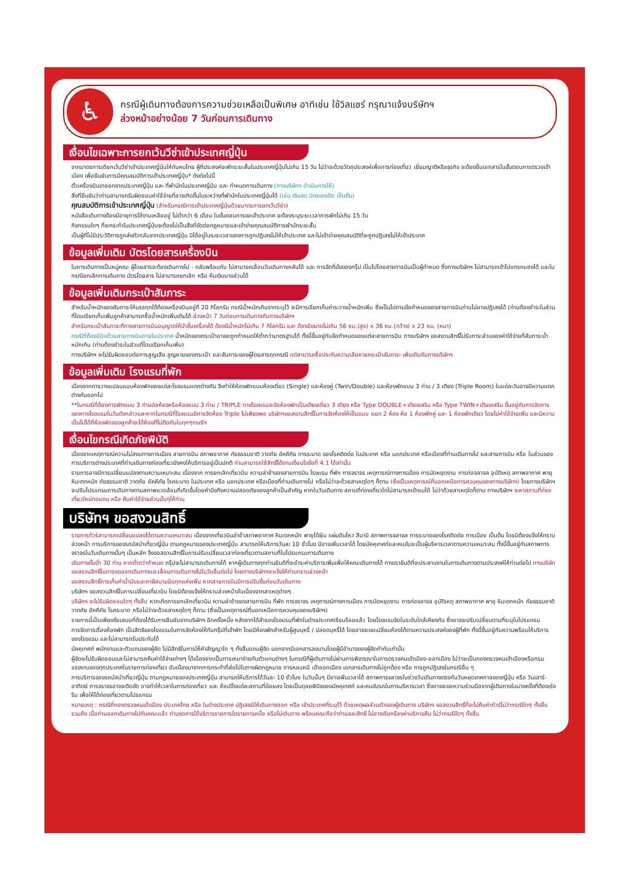♿
กรณีผู้เดินทางต้องการความช่วยเหลือเป็นพิเศษ อาทิเช่น ใช้วิลแชร์ กรุณาแจ้งบริษัทฯ
ล่วงหน้าอย่างน้อย 7 วันก่อนการเดินทาง
เงื่อนไขเฉพาะการยกเว้นวีซ่าเข้าประเทศญี่ปุ่น
จากมาตรการเดียกเว้นวีซ่าเข้าประเทศญี่ปุ่นให้กับคนไทย ผู้ที่ประสงค์จะพักระยะสั้นในประเทศญี่ปุ่นไม่เกิน 15 วัน ไม่ว่าจะด้วยวัตถุประสงค์เพื่อการท่องเที่ยว เยี่ยมญาติหรือธุรกิจ จะต้องยื่นเอกสารในขั้นตอนการตรวจเข้าเมือง เพื่อยืนยันการมีคุณสมบัติการเข้าประเทศญี่ปุ่น* ดังต่อไปนี้
ตั๋วเครื่องบินขาออกจากประเทศญี่ปุ่น และ ที่พำนักในประเทศญี่ปุ่น และ กำหนดการเดินทาง (ทางบริษัทฯ ดำเนินการให้)
สิ่งที่ยืนยันว่าท่านสามารถรับผิดชอบค่าใช้จ่ายที่อาจเกิดขึ้นในระหว่างที่พำนักในประเทศญี่ปุ่นได้ (เช่น เงินสด บัตรเครดิต เป็นต้น)
คุณสมบัติการเข้าประเทศญี่ปุ่น (สำหรับกรณีการเข้าประเทศญี่ปุ่นด้วยมาตรการยกเว้นวีซ่า)
หนังสือเดินทางต้องมีอายุการใช้งานเหลืออยู่ ไม่ต่ำกว่า 6 เดือน ในขั้นตอนการขอเข้าประเทศ จะต้องระบุระยะเวลาการพักไม่เกิน 15 วัน
กิจกรรมใดๆ ที่จะกระทำในประเทศญี่ปุ่นจะต้องไม่เป็นสิ่งที่ขัดต่อกฎหมายและเข้าข่ายคุณสมบัติการพำนักระยะสั้น
เป็นผู้ที่ไม่มีประวัติการถูกส่งตัวกลับจากประเทศญี่ปุ่น มิได้อยู่ในระยะเวลาของการถูกปฏิเสธไม่ให้เข้าประเทศ และไม่เข้าข่ายคุณสมบัติที่จะถูกปฏิเสธไม่ให้เข้าประเทศ
ข้อมูลเพิ่มเติม บัตรโดยสารเครื่องบิน
ในการเดินทางเป็นหมู่คณะ ผู้โดยสารจะต้องเดินทางไป - กลับพร้อมกัน ไม่สามารถเลื่อนวันเดินทางกลับได้ และ การจัดที่นั่งของกรุ๊ป เป็นไปโดยสายการบินเป็นผู้กำหนด ซึ่งทางบริษัทฯ ไม่สามารถเข้าไปแทรกแซงได้ และในกรณียกเลิกการเดินทาง บัตรโดยสาร ไม่สามารถยกเลิก หรือ คืนเงินบางส่วนได้
ข้อมูลเพิ่มเติมกระเป๋าสัมภาระ
สำหรับน้ำหนักของสัมภาระให้บรรทุกใต้ท้องเครื่องบินอยู่ที่ 20 กิโลกรัม กรณีน้ำหนักเกินจากระบุไว้ จะมีการเรียกเก็บค่าระวางน้ำหนักเพิ่ม ซึ่งเป็นไปตามข้อกำหนดของสายการบินท่านไม่อาจปฏิเสธได้ (ท่านต้องชำระในส่วนที่โดนเรียกเก็บเพิ่มลูกค้าสามารถซื้อน้ำหนักเพิ่มเติมได้ ล่วงหน้า 7 วันก่อนการเดินทางกับทางบริษัทฯ
สำหรับกระเป๋าสัมภาระที่ทางสายการบินอนุญาตให้นำขึ้นเครื่องได้ ต้องมีน้ำหนักไม่เกิน 7 กิโลกรัม และ ต้องมีขนาดไม่เกิน 56 ซม.(สูง) x 36 ซม.(กว้าง) x 23 ซม. (หนา)
กรณีที่ต้องมีบินด้วยสายการบินภายในประเทศ น้ำหนักของกระเป๋าอาจจะถูกกำหนดให้ต่ำกว่ามาตรฐานได้ ทั้งนี้ขึ้นอยู่กับข้อกำหนดของแต่ละสายการบิน ทางบริษัทฯ ขอสงวนสิทธิ์ไม่รับภาระส่วนของค่าใช้จ่ายที่สัมภาระน้ำหนักเกิน (ท่านต้องชำระในส่วนที่โดนเรียกเก็บเพิ่ม)
ทางบริษัทฯ จะไม่รับผิดชอบต่อการสูญเสีย สูญหายของกระเป๋า และสัมภาระของผู้โดยสารทุกกรณี แต่สามารถซื้อประกันความเสียหายกระเป๋าสัมภาระ เพิ่มเติมกับทางบริษัทฯ
ข้อมูลเพิ่มเติม โรงแรมที่พัก
เนื่องจากการวางแปลนแบบห้องพักของแต่ละโรงแรมแตกต่างกัน จึงทำให้ห้องพักแบบห้องเดี่ยว (Single) และห้องคู่ (Twin/Double) และห้องพักแบบ 3 ท่าน / 3 เตียง (Triple Room) ในแต่ละวันอาจมีความแตกต่างกันออกไป
**ในกรณีที่ต้องการพักแบบ 3 ท่านต่อห้องหรือห้องแบบ 3 ท่าน / TRIPLE ทางโรงแรมจะจัดห้องพักเป็นเตียงเดี่ยว 3 เตียง หรือ Type DOUBLE+เตียงเสริม หรือ Type TWIN+เตียงเสริม ขึ้นอยู่กับการจัดการของทางโรงแรมในวันดังกล่าวและหากในกรณีที่โรงแรมมีการจัดห้อง Triple ไม่เพียงพอ บริษัทฯขอสงวนสิทธิ์ในการจัดห้องให้เป็นแบบ แยก 2 ห้อง คือ 1 ห้องพักคู่ และ 1 ห้องพักเดียว โดยไม่ค่าใช้จ่ายเพิ่ม และมีความเป็นไปได้ที่ห้องพักของลูกค้าจะได้ห้องที่ไม่ติดกันในทุกๆกรณีฯ
เงื่อนไขกรณีเกิดภัยพิบัติ
เนื่องจากเหตุการณ์ความไม่สงบทางการเมือง สายการบิน สภาพอากาศ ภัยธรรมชาติ วาตภัย อัคคีภัย การระบาด ของโรคติดต่อ ในประเทศ หรือ นอกประเทศ หรือเมืองที่ท่านเดินทางไป และสายการบิน หรือ ในส่วนของการบริการต่างประเทศที่ท่านเดินทางท่องเที่ยวยังคงให้บริการอยู่เป็นปกติ ท่านสามารถใช้สิทธิ์ได้ตามเงื่อนไขข้อที่ 4.1 ได้เท่านั้น
รายการอาจมีการเปลี่ยนแปลงตามความเหมาะสม เนื่องจาก การยกเลิกเที่ยวบิน ความล่าช้าของสายการบิน โรงแรม ที่พัก การจราจร เหตุการณ์ทางการเมือง การนัดหยุดงาน การก่อจลาจล อุบัติเหตุ สภาพอากาศ พายุ หิมะตกหนัก ภัยธรรมชาติ วาตภัย อัคคีภัย โรคระบาด ในประเทศ หรือ นอกประเทศ หรือเมืองที่ท่านเดินทางไป หรือไม่ว่าจะด้วยสาเหตุใดๆ ก็ตาม (ซึ่งเป็นเหตุการณ์ที่นอกเหนือการควบคุมของทางบริษัทฯ) โดยทางบริษัทฯ จะปรับโปรแกรมการเดินทางตามสภาพแวดล้อมที่เกิดขึ้นโดยคำนึงถึงความปลอดภัยของลูกค้าเป็นสำคัญ หากในวันเดินทาง สถานที่ท่องเที่ยวใดไม่สามารถเข้าชมได้ ไม่ว่าด้วยสาเหตุใดก็ตาม ทางบริษัทฯ จะหาสถานที่ท่องเที่ยวใหม่ทดแทน หรือ คืนค่าใช้จ่ายส่วนนั้นๆให้ท่าน
บริษัทฯ ขอสงวนสิทธิ์
รายการทัวร์สามารถเปลี่ยนแปลงได้ตามความเหมาะสม เนื่องจากเที่ยวบินล่าช้าสภาพอากาศ หิมะตกหนัก พายุได้ฝุ่น แผ่นดินไหว สึนามิ สภาพการจลาจล การระบาดของโรคติดต่อ การเมือง เป็นต้น โดยมิต้องแจ้งให้ทราบล่วงหน้า การบริการของรถบัสนำเที่ยวญี่ปุ่น ตามกฎหมายของประเทศญี่ปุ่น สามารถให้บริการวันละ 10 ชั่วโมง มีอาจเพิ่มเวลาได้ โดยมัคคุเทศก์และคนขับจะเป็นผู้บริหารเวลาตามความเหมาะสม ทั้งนี้ขึ้นอยู่กับสภาพการจราจรในวันเดินทางนั้นๆ เป็นหลัก จึงขอสงวนสิทธิ์ในการปรับเปลี่ยนเวลาท่องเที่ยวตามสถานที่ในโปรแกรมการเดินทาง
เดินทางขั้นต่ำ 30 ท่าน หากต่ำกว่ากำหนด กรุ๊ปจะไม่สามารถเดินทางได้ หากผู้เดินทางทุกท่านยินดีที่จะชำระค่าบริการเพิ่มเพื่อให้คณะเดินทางได้ ทางเรายินดีที่จะประสานงานในการเดินทางตามประสงค์ให้ท่านต่อไป ทางบริษัทขอสงวนสิทธิ์ในการงดออกเดินทางและเลื่อนการเดินทางไปในวันอื่นต่อไป โดยทางบริษัทฯจะแจ้งให้ท่านทราบล่วงหน้า
ขอสงวนสิทธิ์การเก็บค่าน้ำมันและภาษีสนามบินทุกแห่งเพิ่ม หากสายการบินมีการปรับขึ้นก่อนวันเดินทาง
บริษัทฯ ขอสงวนสิทธิ์ในการเปลี่ยนเที่ยวบิน โดยมิต้องแจ้งให้ทราบล่วงหน้าอันเนื่องจากสาเหตุต่างๆ
บริษัทฯ จะไม่รับผิดชอบใดๆ ทั้งสิ้น หากเกิดการยกเลิกเที่ยวบิน ความล่าช้าของสายการบิน ที่พัก การจราจร เหตุการณ์ทางการเมือง การนัดหยุดงาน การก่อจลาจล อุบัติเหตุ สภาพอากาศ พายุ หิมะตกหนัก ภัยธรรมชาติ วาตภัย อัคคีภัย โรคระบาด หรือไม่ว่าจะด้วยสาเหตุใดๆ ก็ตาม (ซึ่งเป็นเหตุการณ์ที่นอกเหนือการควบคุมของบริษัทฯ)
รายการนี้เป็นเพียงข้อเสนอที่ต้องได้รับการยืนยันจากบริษัทฯ อีกครั้งหนึ่ง หลังจากได้สำรองโรงแรมที่พักในต่างประเทศเรียบร้อยแล้ว โดยโรงแรมจัดในระดับใกล้เคียงกัน ซึ่งอาจจะปรับเปลี่ยนตามที่ระบุในโปรแกรม
การจัดการเรื่องห้องพัก เป็นสิทธิของโรงแรมในการจัดห้องให้กับกรุ๊ปที่เข้าพัก โดยมีห้องพักสำหรับผู้สูบบุหรี่ / ปลอดบุหรี่ได้ โดยอาจจะขอเปลี่ยนห้องได้ตามความประสงค์ของผู้ที่พัก ทั้งนี้ขึ้นอยู่กับความพร้อมให้บริการของโรงแรม และไม่สามารถรับประกันได้
มัคคุเทศก์ พนักงานและตัวแทนของผู้จัด ไม่มีสิทธิในการให้คำสัญญาใด ๆ ทั้งสิ้นแทนผู้จัด นอกจากมีเอกสารลงนามโดยผู้มีอำนาจของผู้จัดกำกับเท่านั้น
ผู้จัดจะไม่รับผิดชอบและไม่สามารถคืนค่าใช้จ่ายต่างๆ ได้เนื่องจากเป็นการเหมาจ่ายกับตัวแทนต่างๆ ในกรณีที่ผู้เดินทางไม่ผ่านการพิจารณาในการตรวจคนเข้าเมือง-ออกเมือง ไม่ว่าจะเป็นกองตรวจคนเข้าเมืองหรือกรมแรงงานของทุกประเทศในรายการท่องเที่ยว อันเนื่องมาจากการกระทำที่ส่อไปในทางผิดกฎหมาย การหลบหนี เข้าออกเมือง เอกสารเดินทางไม่ถูกต้อง หรือ การถูกปฏิเสธในกรณีอื่น ๆ
การบริการของรถบัสนำเที่ยวญี่ปุ่น ตามกฎหมายของประเทศญี่ปุ่น สามารถให้บริการได้วันละ 10 ชั่วโมง ในวันนั้นๆ มีอาจเพิ่มเวลาได้ สภาพการจลาจรในช่วงวันเดินทางตรงกับวันหยุดเทศกาลของญี่ปุ่น หรือ วันเสาร์-อาทิตย์ การจราจรอาจจะติดขัด อาจทำให้เวลาในการท่องเที่ยว และ ช้อปปิ้งแต่ละสถานที่น้อยลง โดยเป็นดุลยพินิจของมัคคุเทศก์ และคนขับรถในการบริหารเวลา ซึ่งอาจจะขอความร่วมมือจากผู้เดินทางในบางครั้งที่ต้องเร่งรีบ เพื่อให้ได้ท่องเที่ยวตามโปรแกรม
หมายเหตุ : กรณีที่กองตรวจคนเข้าเมือง ประเทศไทย หรือ ในต่างประเทศ ปฏิเสธมิให้เดินทางออก หรือ เข้าประเทศที่ระบุไว้ ด้วยเหตุผลส่วนตัวของผู้เดินทาง บริษัทฯ ขอสงวนสิทธิ์ที่จะไม่คืนค่าทัวร์ไม่ว่ากรณีใดๆ ทั้งสิ้น รวมถึง เมื่อท่านออกเดินทางไปกับคณะแล้ว ท่านงดการใช้บริการรายการใดรายการหนึ่ง หรือไม่เดินทาง พร้อมคณะถือว่าท่านสละสิทธิ์ ไม่อาจเรียกร้องค่าบริการคืน ไม่ว่ากรณีใดๆ ทั้งสิ้น